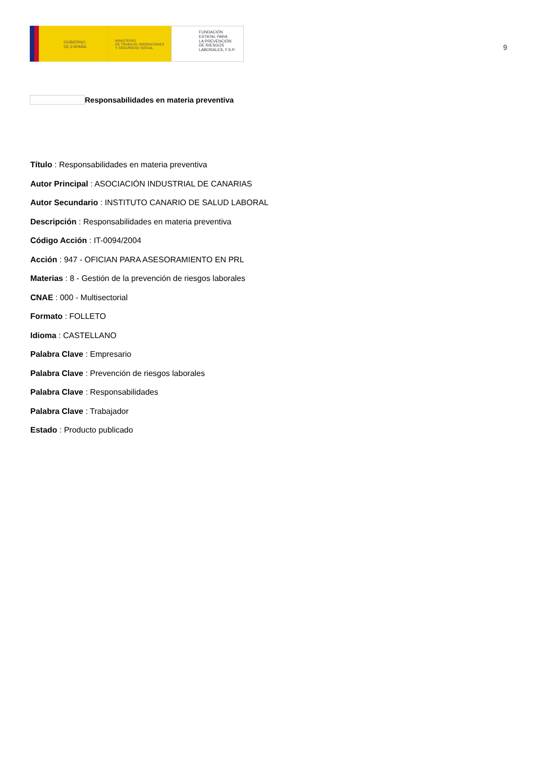GOBIERNO
DE ESPAÑA
MINISTERIO
DE TRABAJO, MIGRACIONES
Y SEGURIDAD SOCIAL
FUNDACIÓN
ESTATAL PARA
LA PREVENCIÓN
DE RIESGOS
LABORALES, F.S.P.
9
Responsabilidades en materia preventiva
Título : Responsabilidades en materia preventiva
Autor Principal : ASOCIACIÓN INDUSTRIAL DE CANARIAS
Autor Secundario : INSTITUTO CANARIO DE SALUD LABORAL
Descripción : Responsabilidades en materia preventiva
Código Acción : IT-0094/2004
Acción : 947 - OFICIAN PARA ASESORAMIENTO EN PRL
Materias : 8 - Gestión de la prevención de riesgos laborales
CNAE : 000 - Multisectorial
Formato : FOLLETO
Idioma : CASTELLANO
Palabra Clave : Empresario
Palabra Clave : Prevención de riesgos laborales
Palabra Clave : Responsabilidades
Palabra Clave : Trabajador
Estado : Producto publicado